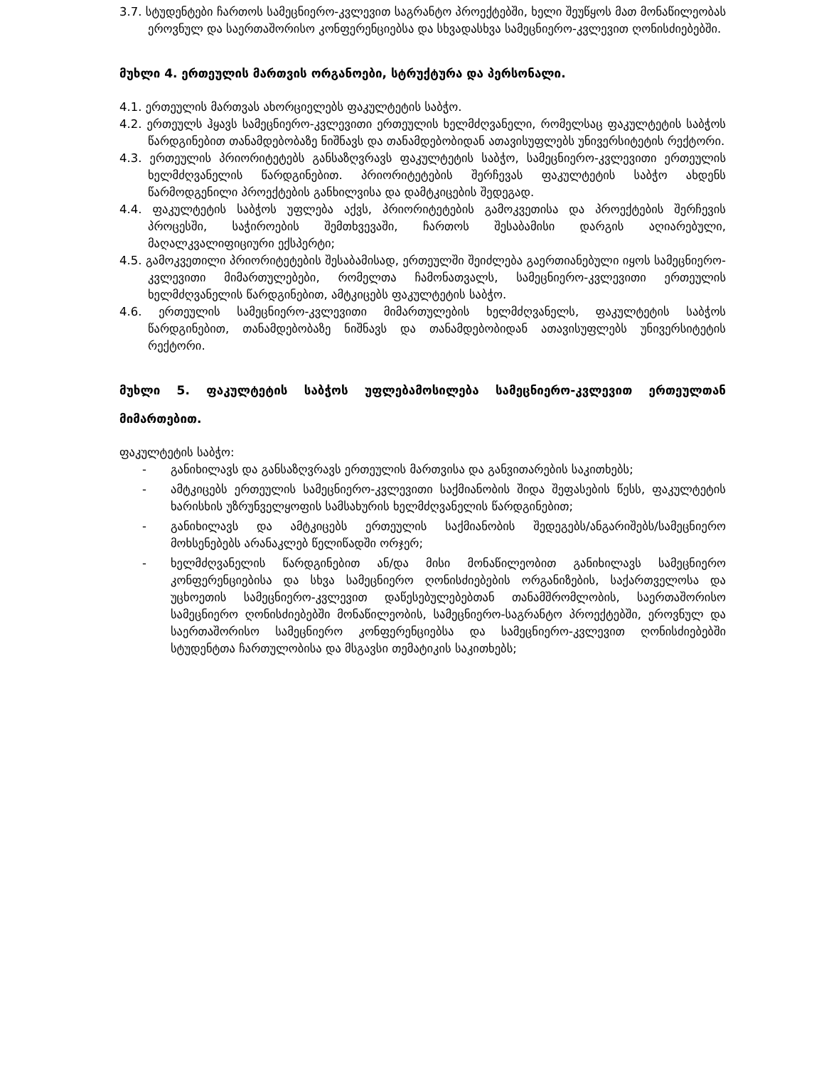3.7. სტუდენტები ჩართოს სამეცნიერო-კვლევით საგრანტო პროექტებში, ხელი შეუწყოს მათ მონაწილეობას ეროვნულ და საერთაშორისო კონფერენციებსა და სხვადასხვა სამეცნიერო-კვლევით ღონისძიებებში.
მუხლი 4. ერთეულის მართვის ორგანოები, სტრუქტურა და პერსონალი.
4.1. ერთეულის მართვას ახორციელებს ფაკულტეტის საბჭო.
4.2. ერთეულს ჰყავს სამეცნიერო-კვლევითი ერთეულის ხელმძღვანელი, რომელსაც ფაკულტეტის საბჭოს წარდგინებით თანამდებობაზე ნიშნავს და თანამდებობიდან ათავისუფლებს უნივერსიტეტის რექტორი.
4.3. ერთეულის პრიორიტეტებს განსაზღვრავს ფაკულტეტის საბჭო, სამეცნიერო-კვლევითი ერთეულის ხელმძღვანელის წარდგინებით. პრიორიტეტების შერჩევას ფაკულტეტის საბჭო ახდენს წარმოდგენილი პროექტების განხილვისა და დამტკიცების შედეგად.
4.4. ფაკულტეტის საბჭოს უფლება აქვს, პრიორიტეტების გამოკვეთისა და პროექტების შერჩევის პროცესში, საჭიროების შემთხვევაში, ჩართოს შესაბამისი დარგის აღიარებული, მაღალკვალიფიციური ექსპერტი;
4.5. გამოკვეთილი პრიორიტეტების შესაბამისად, ერთეულში შეიძლება გაერთიანებული იყოს სამეცნიერო-კვლევითი მიმართულებები, რომელთა ჩამონათვალს, სამეცნიერო-კვლევითი ერთეულის ხელმძღვანელის წარდგინებით, ამტკიცებს ფაკულტეტის საბჭო.
4.6. ერთეულის სამეცნიერო-კვლევითი მიმართულების ხელმძღვანელს, ფაკულტეტის საბჭოს წარდგინებით, თანამდებობაზე ნიშნავს და თანამდებობიდან ათავისუფლებს უნივერსიტეტის რექტორი.
მუხლი 5. ფაკულტეტის საბჭოს უფლებამოსილება სამეცნიერო-კვლევით ერთეულთან მიმართებით.
ფაკულტეტის საბჭო:
- განიხილავს და განსაზღვრავს ერთეულის მართვისა და განვითარების საკითხებს;
- ამტკიცებს ერთეულის სამეცნიერო-კვლევითი საქმიანობის შიდა შეფასების წესს, ფაკულტეტის ხარისხის უზრუნველყოფის სამსახურის ხელმძღვანელის წარდგინებით;
- განიხილავს და ამტკიცებს ერთეულის საქმიანობის შედეგებს/ანგარიშებს/სამეცნიერო მოხსენებებს არანაკლებ წელიწადში ორჯერ;
- ხელმძღვანელის წარდგინებით ან/და მისი მონაწილეობით განიხილავს სამეცნიერო კონფერენციებისა და სხვა სამეცნიერო ღონისძიებების ორგანიზების, საქართველოსა და უცხოეთის სამეცნიერო-კვლევით დაწესებულებებთან თანამშრომლობის, საერთაშორისო სამეცნიერო ღონისძიებებში მონაწილეობის, სამეცნიერო-საგრანტო პროექტებში, ეროვნულ და საერთაშორისო სამეცნიერო კონფერენციებსა და სამეცნიერო-კვლევით ღონისძიებებში სტუდენტთა ჩართულობისა და მსგავსი თემატიკის საკითხებს;